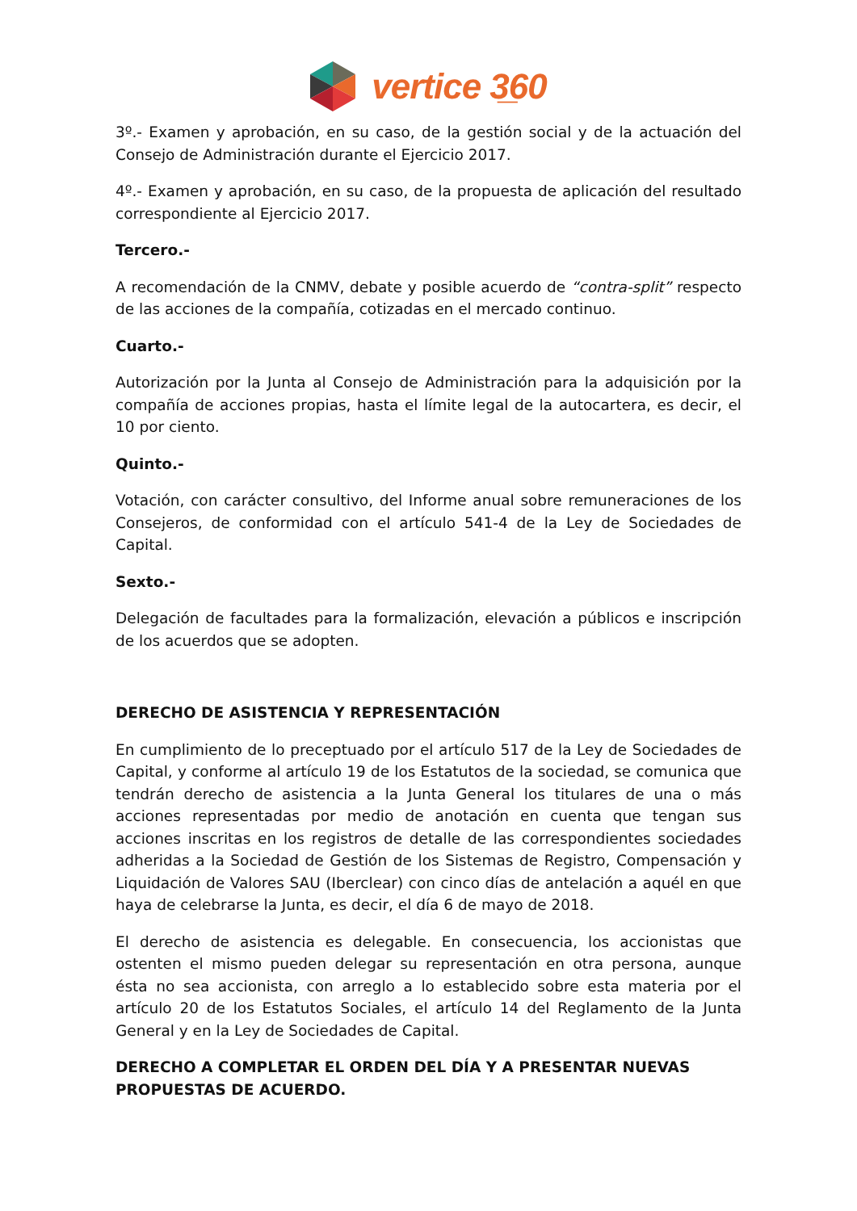vertice 3̲60
3º.- Examen y aprobación, en su caso, de la gestión social y de la actuación del Consejo de Administración durante el Ejercicio 2017.
4º.- Examen y aprobación, en su caso, de la propuesta de aplicación del resultado correspondiente al Ejercicio 2017.
Tercero.-
A recomendación de la CNMV, debate y posible acuerdo de “contra-split” respecto de las acciones de la compañía, cotizadas en el mercado continuo.
Cuarto.-
Autorización por la Junta al Consejo de Administración para la adquisición por la compañía de acciones propias, hasta el límite legal de la autocartera, es decir, el 10 por ciento.
Quinto.-
Votación, con carácter consultivo, del Informe anual sobre remuneraciones de los Consejeros, de conformidad con el artículo 541-4 de la Ley de Sociedades de Capital.
Sexto.-
Delegación de facultades para la formalización, elevación a públicos e inscripción de los acuerdos que se adopten.
DERECHO DE ASISTENCIA Y REPRESENTACIÓN
En cumplimiento de lo preceptuado por el artículo 517 de la Ley de Sociedades de Capital, y conforme al artículo 19 de los Estatutos de la sociedad, se comunica que tendrán derecho de asistencia a la Junta General los titulares de una o más acciones representadas por medio de anotación en cuenta que tengan sus acciones inscritas en los registros de detalle de las correspondientes sociedades adheridas a la Sociedad de Gestión de los Sistemas de Registro, Compensación y Liquidación de Valores SAU (Iberclear) con cinco días de antelación a aquél en que haya de celebrarse la Junta, es decir, el día 6 de mayo de 2018.
El derecho de asistencia es delegable. En consecuencia, los accionistas que ostenten el mismo pueden delegar su representación en otra persona, aunque ésta no sea accionista, con arreglo a lo establecido sobre esta materia por el artículo 20 de los Estatutos Sociales, el artículo 14 del Reglamento de la Junta General y en la Ley de Sociedades de Capital.
DERECHO A COMPLETAR EL ORDEN DEL DÍA Y A PRESENTAR NUEVAS PROPUESTAS DE ACUERDO.